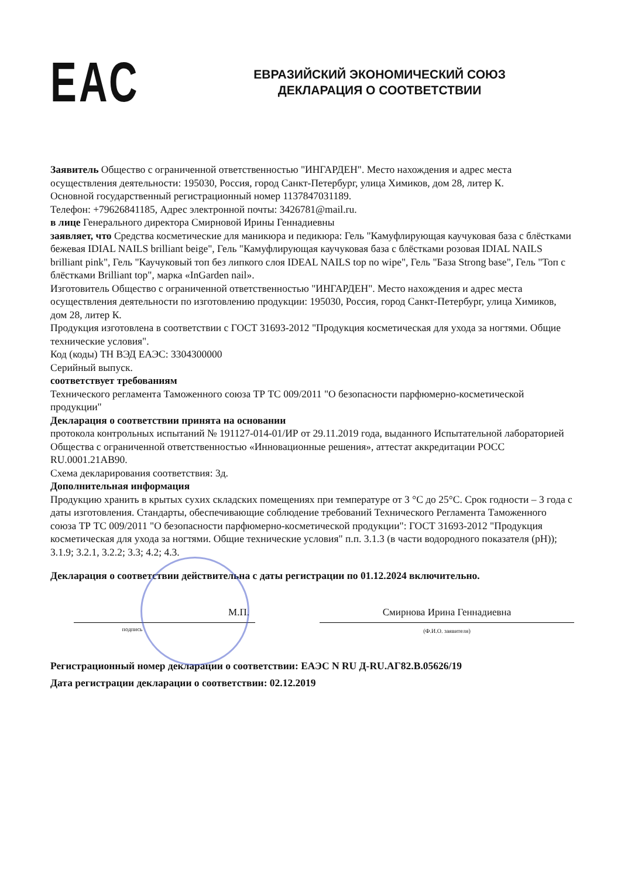ЕАС
ЕВРАЗИЙСКИЙ ЭКОНОМИЧЕСКИЙ СОЮЗ
ДЕКЛАРАЦИЯ О СООТВЕТСТВИИ
Заявитель Общество с ограниченной ответственностью "ИНГАРДЕН". Место нахождения и адрес места осуществления деятельности: 195030, Россия, город Санкт-Петербург, улица Химиков, дом 28, литер К.
Основной государственный регистрационный номер 1137847031189.
Телефон: +79626841185, Адрес электронной почты: 3426781@mail.ru.
в лице Генерального директора Смирновой Ирины Геннадиевны
заявляет, что Средства косметические для маникюра и педикюра: Гель "Камуфлирующая каучуковая база с блёстками бежевая IDIAL NAILS brilliant beige", Гель "Камуфлирующая каучуковая база с блёстками розовая IDIAL NAILS brilliant pink", Гель "Каучуковый топ без липкого слоя IDEAL NAILS top no wipe", Гель "База Strong base", Гель "Топ с блёстками Brilliant top", марка «InGarden nail».
Изготовитель Общество с ограниченной ответственностью "ИНГАРДЕН". Место нахождения и адрес места осуществления деятельности по изготовлению продукции: 195030, Россия, город Санкт-Петербург, улица Химиков, дом 28, литер К.
Продукция изготовлена в соответствии с ГОСТ 31693-2012 "Продукция косметическая для ухода за ногтями. Общие технические условия".
Код (коды) ТН ВЭД ЕАЭС: 3304300000
Серийный выпуск.
соответствует требованиям
Технического регламента Таможенного союза ТР ТС 009/2011 "О безопасности парфюмерно-косметической продукции"
Декларация о соответствии принята на основании
протокола контрольных испытаний № 191127-014-01/ИР от 29.11.2019 года, выданного Испытательной лабораторией Общества с ограниченной ответственностью «Инновационные решения», аттестат аккредитации РОСС RU.0001.21АВ90.
Схема декларирования соответствия: 3д.
Дополнительная информация
Продукцию хранить в крытых сухих складских помещениях при температуре от 3 °С до 25°С. Срок годности – 3 года с даты изготовления. Стандарты, обеспечивающие соблюдение требований Технического Регламента Таможенного союза ТР ТС 009/2011 "О безопасности парфюмерно-косметической продукции": ГОСТ 31693-2012 "Продукция косметическая для ухода за ногтями. Общие технические условия" п.п. 3.1.3 (в части водородного показателя (рН)); 3.1.9; 3.2.1, 3.2.2; 3.3; 4.2; 4.3.
Декларация о соответствии действительна с даты регистрации по 01.12.2024 включительно.
М.П.
подпись
Смирнова Ирина Геннадиевна
(Ф.И.О. заявителя)
Регистрационный номер декларации о соответствии: ЕАЭС N RU Д-RU.АГ82.В.05626/19
Дата регистрации декларации о соответствии: 02.12.2019